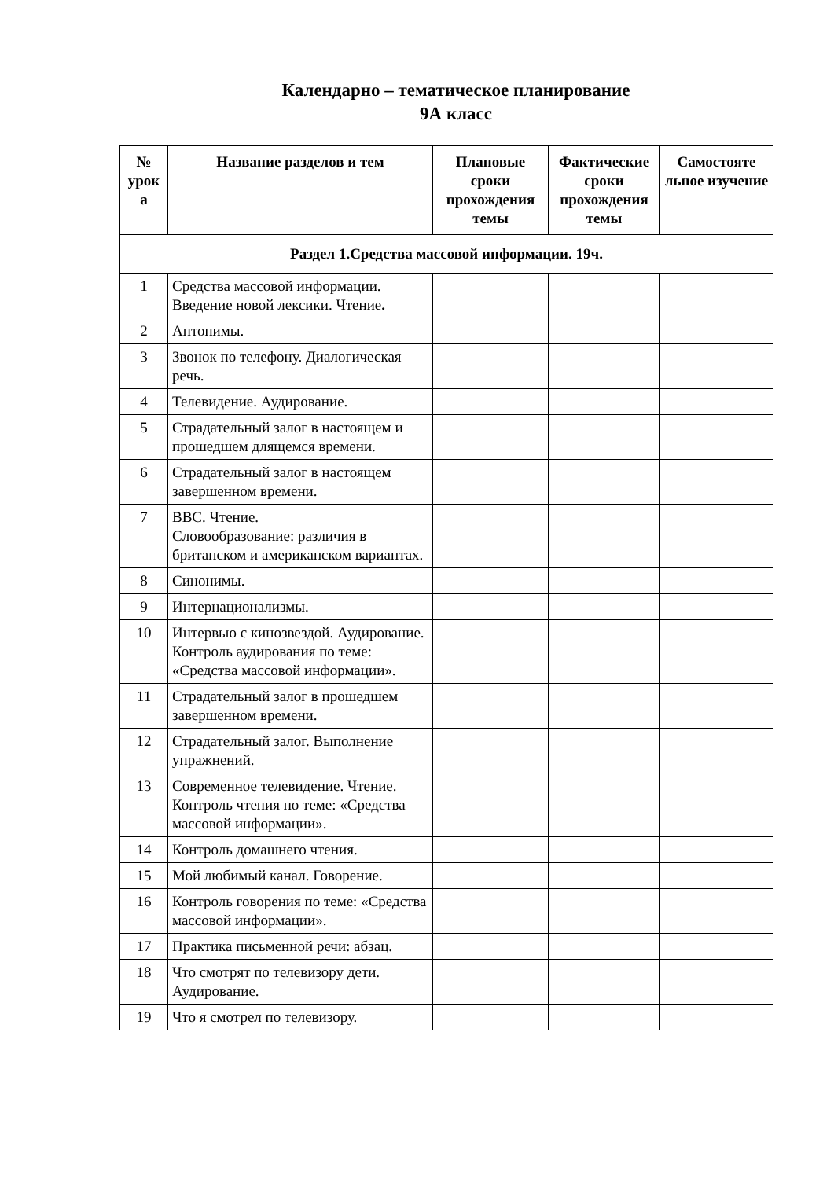Календарно – тематическое планирование
9А класс
| № урок а | Название разделов и тем | Плановые сроки прохождения темы | Фактические сроки прохождения темы | Самостояте льное изучение |
| --- | --- | --- | --- | --- |
| Раздел 1.Средства массовой информации. 19ч. | | | | |
| 1 | Средства массовой информации. Введение новой лексики. Чтение . | | | |
| 2 | Антонимы. | | | |
| 3 | Звонок по телефону. Диалогическая речь. | | | |
| 4 | Телевидение. Аудирование. | | | |
| 5 | Страдательный залог в настоящем и прошедшем длящемся времени. | | | |
| 6 | Страдательный залог в настоящем завершенном времени. | | | |
| 7 | BBC. Чтение. Словообразование: различия в британском и американском вариантах. | | | |
| 8 | Синонимы. | | | |
| 9 | Интернационализмы. | | | |
| 10 | Интервью с кинозвездой. Аудирование. Контроль аудирования по теме: «Средства массовой информации». | | | |
| 11 | Страдательный залог в прошедшем завершенном времени. | | | |
| 12 | Страдательный залог. Выполнение упражнений. | | | |
| 13 | Современное телевидение. Чтение. Контроль чтения по теме: «Средства массовой информации». | | | |
| 14 | Контроль домашнего чтения. | | | |
| 15 | Мой любимый канал. Говорение. | | | |
| 16 | Контроль говорения по теме: «Средства массовой информации». | | | |
| 17 | Практика письменной речи: абзац. | | | |
| 18 | Что смотрят по телевизору дети. Аудирование. | | | |
| 19 | Что я смотрел по телевизору. | | | |